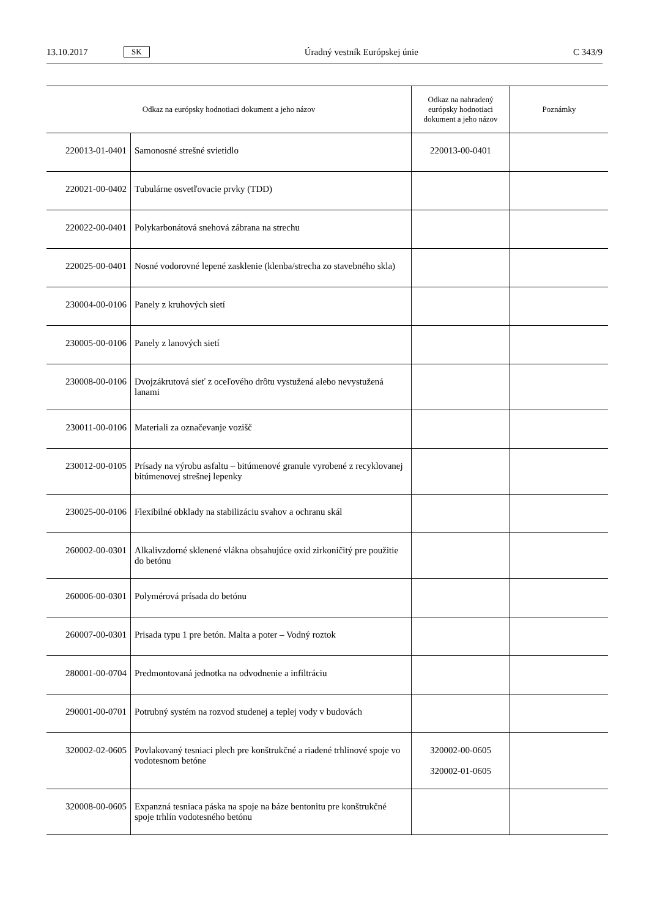13.10.2017 SK Úradný vestník Európskej únie C 343/9
| Odkaz na európsky hodnotiaci dokument a jeho názov | | Odkaz na nahradený európsky hodnotiaci dokument a jeho názov | Poznámky |
| --- | --- | --- | --- |
| 220013-01-0401 | Samonosné strešné svietidlo | 220013-00-0401 | |
| 220021-00-0402 | Tubulárne osvetľovacie prvky (TDD) | | |
| 220022-00-0401 | Polykarbonátová snehová zábrana na strechu | | |
| 220025-00-0401 | Nosné vodorovné lepené zasklenie (klenba/strecha zo stavebného skla) | | |
| 230004-00-0106 | Panely z kruhových sietí | | |
| 230005-00-0106 | Panely z lanových sietí | | |
| 230008-00-0106 | Dvojzákrutová sieť z oceľového drôtu vystužená alebo nevystužená lanami | | |
| 230011-00-0106 | Materiali za označevanje vozišč | | |
| 230012-00-0105 | Prísady na výrobu asfaltu – bitúmenové granule vyrobené z recyklovanej bitúmenovej strešnej lepenky | | |
| 230025-00-0106 | Flexibilné obklady na stabilizáciu svahov a ochranu skál | | |
| 260002-00-0301 | Alkalivzdorné sklenené vlákna obsahujúce oxid zirkoničitý pre použitie do betónu | | |
| 260006-00-0301 | Polymérová prísada do betónu | | |
| 260007-00-0301 | Prisada typu 1 pre betón. Malta a poter – Vodný roztok | | |
| 280001-00-0704 | Predmontovaná jednotka na odvodnenie a infiltráciu | | |
| 290001-00-0701 | Potrubný systém na rozvod studenej a teplej vody v budovách | | |
| 320002-02-0605 | Povlakovaný tesniaci plech pre konštrukčné a riadené trhlinové spoje vo vodotesnom betóne | 320002-00-0605 320002-01-0605 | |
| 320008-00-0605 | Expanzná tesniaca páska na spoje na báze bentonitu pre konštrukčné spoje trhlín vodotesného betónu | | |